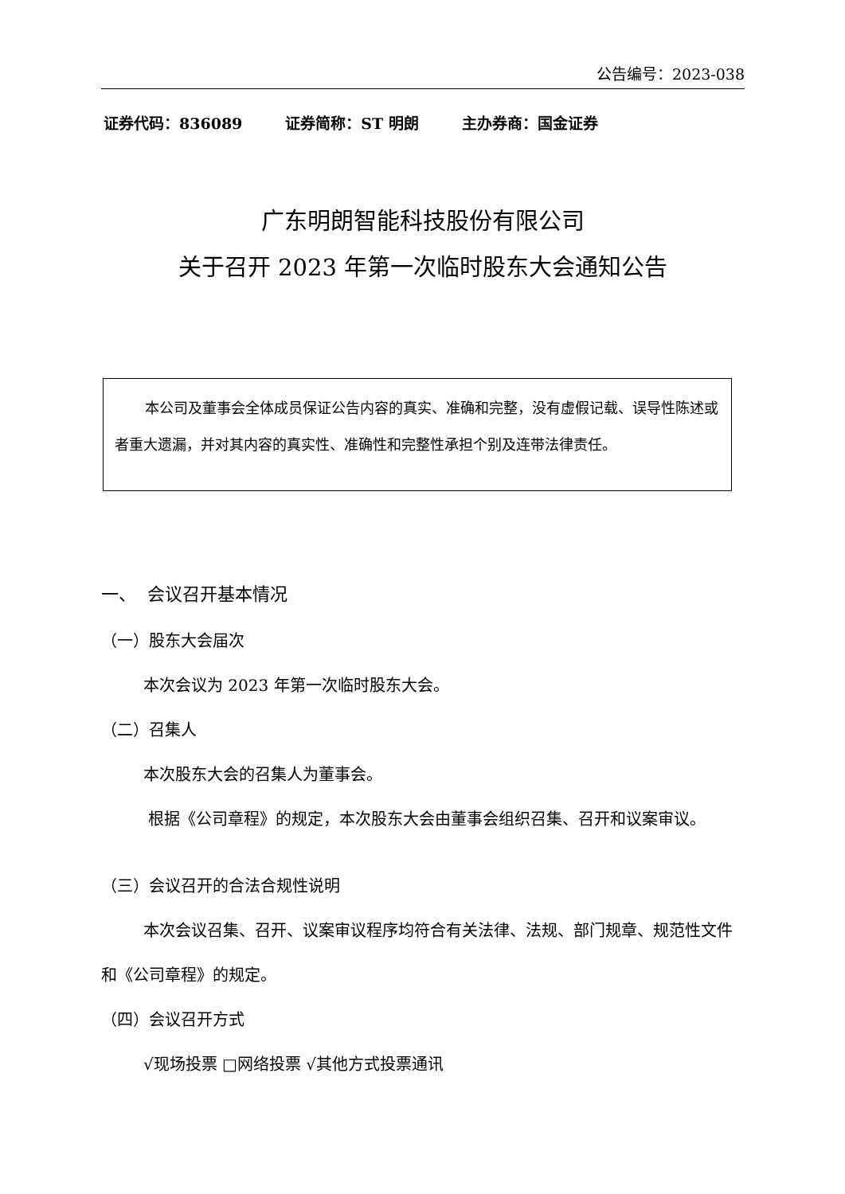公告编号：2023-038
证券代码：836089 证券简称：ST 明朗 主办券商：国金证券
广东明朗智能科技股份有限公司
关于召开 2023 年第一次临时股东大会通知公告
本公司及董事会全体成员保证公告内容的真实、准确和完整，没有虚假记载、误导性陈述或者重大遗漏，并对其内容的真实性、准确性和完整性承担个别及连带法律责任。
一、 会议召开基本情况
（一）股东大会届次
本次会议为 2023 年第一次临时股东大会。
（二）召集人
本次股东大会的召集人为董事会。
根据《公司章程》的规定，本次股东大会由董事会组织召集、召开和议案审议。
（三）会议召开的合法合规性说明
本次会议召集、召开、议案审议程序均符合有关法律、法规、部门规章、规范性文件和《公司章程》的规定。
（四）会议召开方式
√现场投票 □网络投票 √其他方式投票通讯